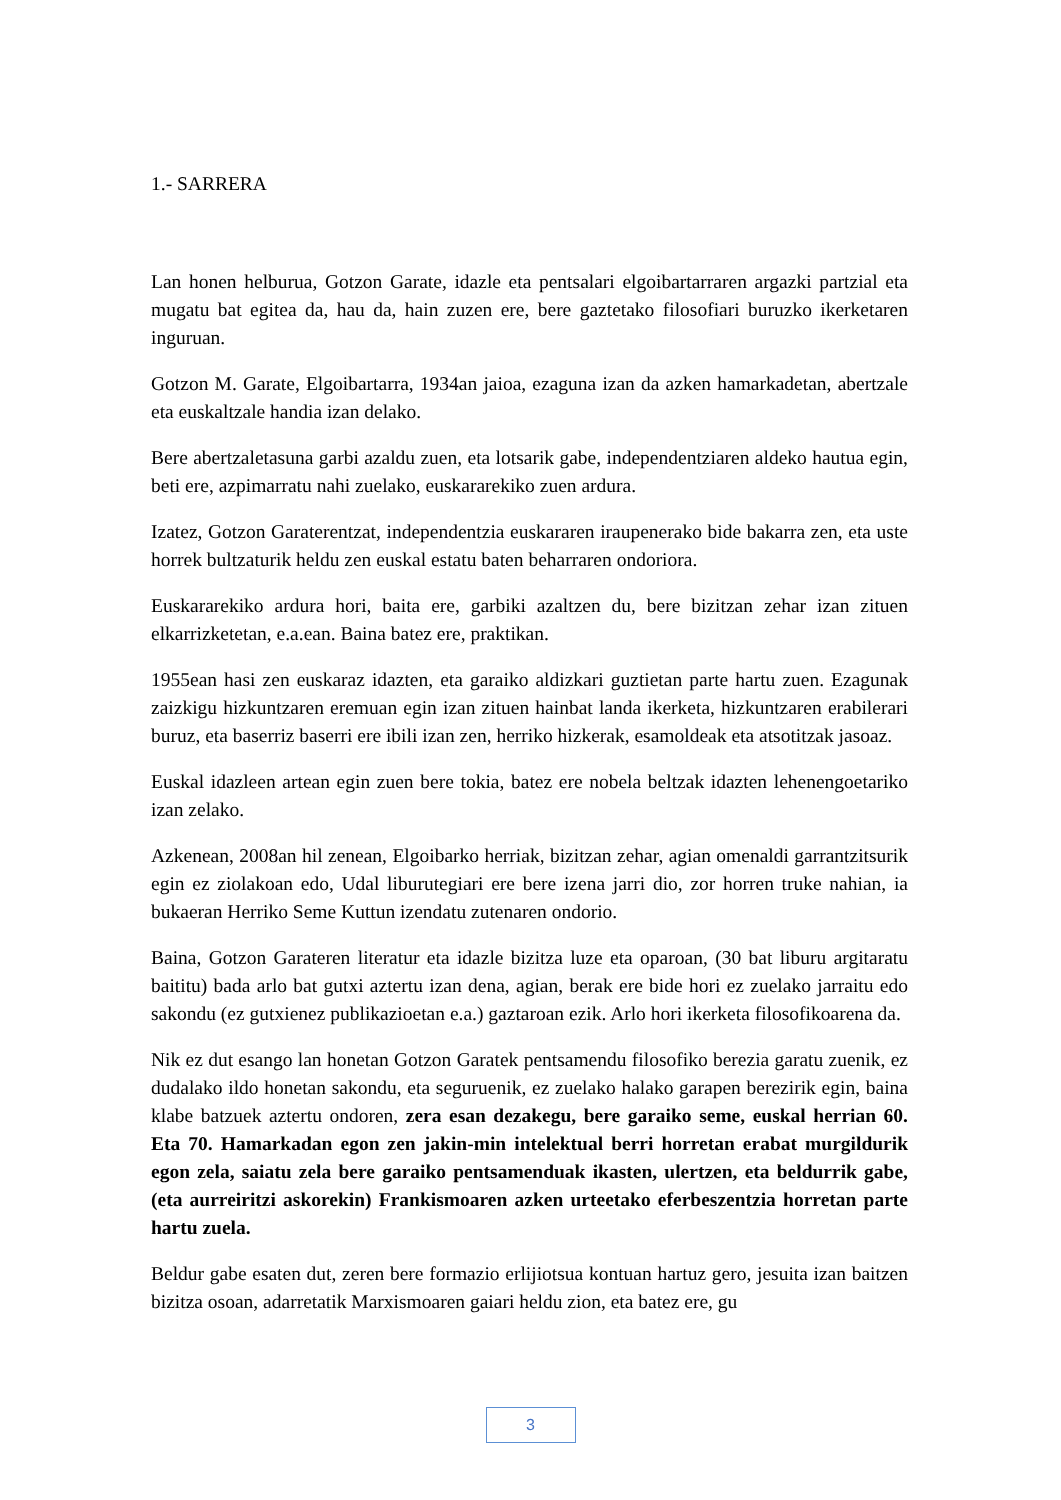1.- SARRERA
Lan honen helburua, Gotzon Garate, idazle eta pentsalari elgoibartarraren argazki partzial eta mugatu bat egitea da, hau da, hain zuzen ere, bere gaztetako filosofiari buruzko ikerketaren inguruan.
Gotzon M. Garate, Elgoibartarra, 1934an jaioa, ezaguna izan da azken hamarkadetan, abertzale eta euskaltzale handia izan delako.
Bere abertzaletasuna garbi azaldu zuen, eta lotsarik gabe, independentziaren aldeko hautua egin, beti ere, azpimarratu nahi zuelako, euskararekiko zuen ardura.
Izatez, Gotzon Garaterentzat, independentzia euskararen iraupenerako bide bakarra zen, eta uste horrek bultzaturik heldu zen euskal estatu baten beharraren ondoriora.
Euskararekiko ardura hori, baita ere, garbiki azaltzen du, bere bizitzan zehar izan zituen elkarrizketetan, e.a.ean. Baina batez ere, praktikan.
1955ean hasi zen euskaraz idazten, eta garaiko aldizkari guztietan parte hartu zuen. Ezagunak zaizkigu hizkuntzaren eremuan egin izan zituen hainbat landa ikerketa, hizkuntzaren erabilerari buruz, eta baserriz baserri ere ibili izan zen, herriko hizkerak, esamoldeak eta atsotitzak jasoaz.
Euskal idazleen artean egin zuen bere tokia, batez ere nobela beltzak idazten lehenengoetariko izan zelako.
Azkenean, 2008an hil zenean, Elgoibarko herriak, bizitzan zehar, agian omenaldi garrantzitsurik egin ez ziolakoan edo, Udal liburutegiari ere bere izena jarri dio, zor horren truke nahian, ia bukaeran Herriko Seme Kuttun izendatu zutenaren ondorio.
Baina, Gotzon Garateren literatur eta idazle bizitza luze eta oparoan, (30 bat liburu argitaratu baititu) bada arlo bat gutxi aztertu izan dena, agian, berak ere bide hori ez zuelako jarraitu edo sakondu (ez gutxienez publikazioetan e.a.) gaztaroan ezik. Arlo hori ikerketa filosofikoarena da.
Nik ez dut esango lan honetan Gotzon Garatek pentsamendu filosofiko berezia garatu zuenik, ez dudalako ildo honetan sakondu, eta seguruenik, ez zuelako halako garapen berezirik egin, baina klabe batzuek aztertu ondoren, zera esan dezakegu, bere garaiko seme, euskal herrian 60. Eta 70. Hamarkadan egon zen jakin-min intelektual berri horretan erabat murgildurik egon zela, saiatu zela bere garaiko pentsamenduak ikasten, ulertzen, eta beldurrik gabe, (eta aurreiritzi askorekin) Frankismoaren azken urteetako eferbeszentzia horretan parte hartu zuela.
Beldur gabe esaten dut, zeren bere formazio erlijiotsua kontuan hartuz gero, jesuita izan baitzen bizitza osoan, adarretatik Marxismoaren gaiari heldu zion, eta batez ere, gu
3